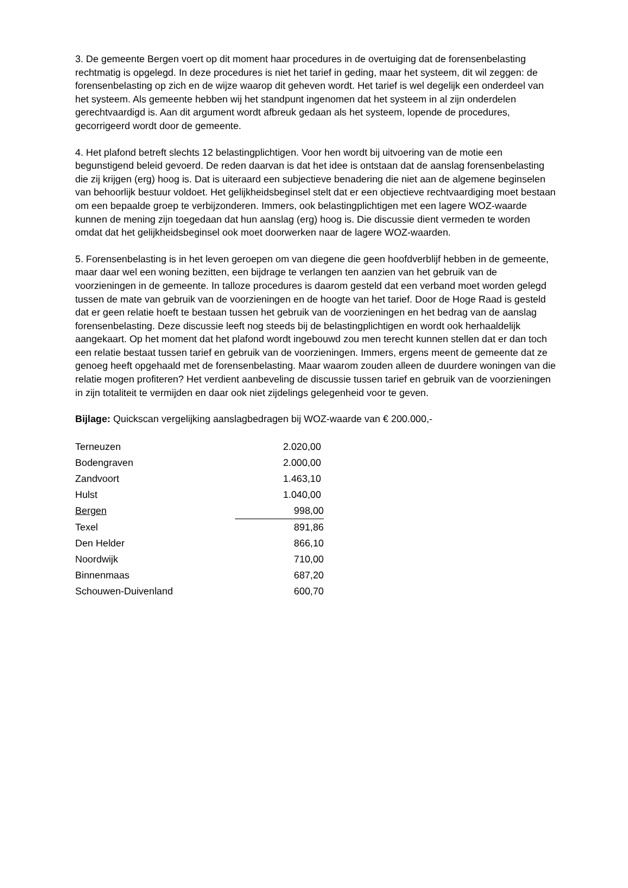3. De gemeente Bergen voert op dit moment haar procedures in de overtuiging dat de forensenbelasting rechtmatig is opgelegd. In deze procedures is niet het tarief in geding, maar het systeem, dit wil zeggen: de forensenbelasting op zich en de wijze waarop dit geheven wordt. Het tarief is wel degelijk een onderdeel van het systeem. Als gemeente hebben wij het standpunt ingenomen dat het systeem in al zijn onderdelen gerechtvaardigd is. Aan dit argument wordt afbreuk gedaan als het systeem, lopende de procedures, gecorrigeerd wordt door de gemeente.
4. Het plafond betreft slechts 12 belastingplichtigen. Voor hen wordt bij uitvoering van de motie een begunstigend beleid gevoerd. De reden daarvan is dat het idee is ontstaan dat de aanslag forensenbelasting die zij krijgen (erg) hoog is. Dat is uiteraard een subjectieve benadering die niet aan de algemene beginselen van behoorlijk bestuur voldoet. Het gelijkheidsbeginsel stelt dat er een objectieve rechtvaardiging moet bestaan om een bepaalde groep te verbijzonderen. Immers, ook belastingplichtigen met een lagere WOZ-waarde kunnen de mening zijn toegedaan dat hun aanslag (erg) hoog is. Die discussie dient vermeden te worden omdat dat het gelijkheidsbeginsel ook moet doorwerken naar de lagere WOZ-waarden.
5. Forensenbelasting is in het leven geroepen om van diegene die geen hoofdverblijf hebben in de gemeente, maar daar wel een woning bezitten, een bijdrage te verlangen ten aanzien van het gebruik van de voorzieningen in de gemeente. In talloze procedures is daarom gesteld dat een verband moet worden gelegd tussen de mate van gebruik van de voorzieningen en de hoogte van het tarief. Door de Hoge Raad is gesteld dat er geen relatie hoeft te bestaan tussen het gebruik van de voorzieningen en het bedrag van de aanslag forensenbelasting. Deze discussie leeft nog steeds bij de belastingplichtigen en wordt ook herhaaldelijk aangekaart. Op het moment dat het plafond wordt ingebouwd zou men terecht kunnen stellen dat er dan toch een relatie bestaat tussen tarief en gebruik van de voorzieningen. Immers, ergens meent de gemeente dat ze genoeg heeft opgehaald met de forensenbelasting. Maar waarom zouden alleen de duurdere woningen van die relatie mogen profiteren? Het verdient aanbeveling de discussie tussen tarief en gebruik van de voorzieningen in zijn totaliteit te vermijden en daar ook niet zijdelings gelegenheid voor te geven.
Bijlage: Quickscan vergelijking aanslagbedragen bij WOZ-waarde van € 200.000,-
| Terneuzen | 2.020,00 |
| Bodengraven | 2.000,00 |
| Zandvoort | 1.463,10 |
| Hulst | 1.040,00 |
| Bergen | 998,00 |
| Texel | 891,86 |
| Den Helder | 866,10 |
| Noordwijk | 710,00 |
| Binnenmaas | 687,20 |
| Schouwen-Duivenland | 600,70 |